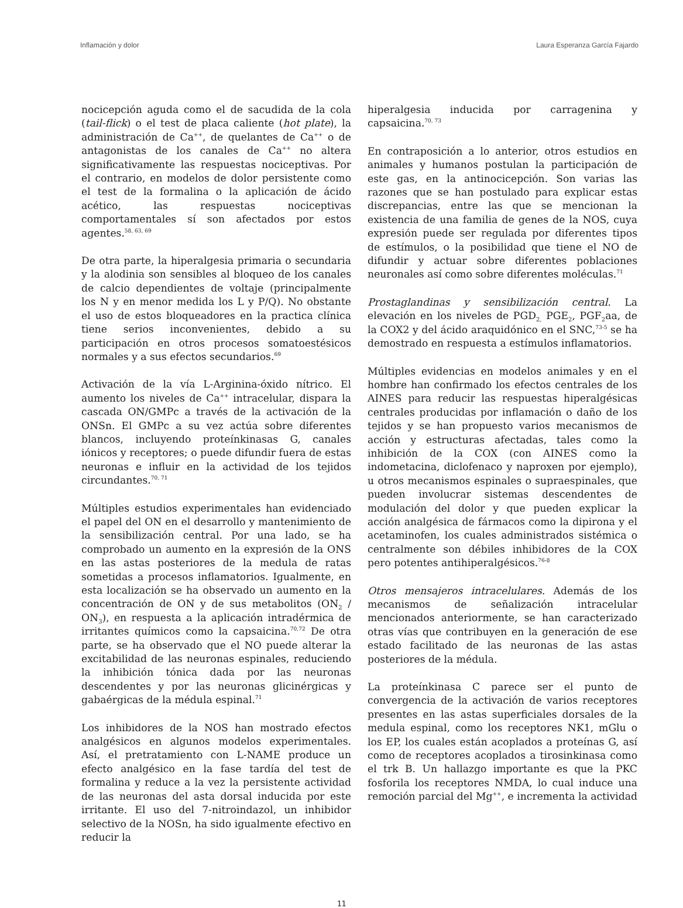Inflamación y dolor Laura Esperanza García Fajardo
nocicepción aguda como el de sacudida de la cola (tail-flick) o el test de placa caliente (hot plate), la administración de Ca<sup>++</sup>, de quelantes de Ca<sup>++</sup> o de antagonistas de los canales de Ca<sup>++</sup> no altera significativamente las respuestas nociceptivas. Por el contrario, en modelos de dolor persistente como el test de la formalina o la aplicación de ácido acético, las respuestas nociceptivas comportamentales sí son afectados por estos agentes.<sup>58, 63, 69</sup>
De otra parte, la hiperalgesia primaria o secundaria y la alodinia son sensibles al bloqueo de los canales de calcio dependientes de voltaje (principalmente los N y en menor medida los L y P/Q). No obstante el uso de estos bloqueadores en la practica clínica tiene serios inconvenientes, debido a su participación en otros procesos somatoestésicos normales y a sus efectos secundarios.<sup>69</sup>
Activación de la vía L-Arginina-óxido nítrico. El aumento los niveles de Ca<sup>++</sup> intracelular, dispara la cascada ON/GMPc a través de la activación de la ONSn. El GMPc a su vez actúa sobre diferentes blancos, incluyendo proteínkinasas G, canales iónicos y receptores; o puede difundir fuera de estas neuronas e influir en la actividad de los tejidos circundantes.<sup>70, 71</sup>
Múltiples estudios experimentales han evidenciado el papel del ON en el desarrollo y mantenimiento de la sensibilización central. Por una lado, se ha comprobado un aumento en la expresión de la ONS en las astas posteriores de la medula de ratas sometidas a procesos inflamatorios. Igualmente, en esta localización se ha observado un aumento en la concentración de ON y de sus metabolitos (ON<sub>2</sub> / ON<sub>3</sub>), en respuesta a la aplicación intradérmica de irritantes químicos como la capsaicina.<sup>70,72</sup> De otra parte, se ha observado que el NO puede alterar la excitabilidad de las neuronas espinales, reduciendo la inhibición tónica dada por las neuronas descendentes y por las neuronas glicinérgicas y gabaérgicas de la médula espinal.<sup>71</sup>
Los inhibidores de la NOS han mostrado efectos analgésicos en algunos modelos experimentales. Así, el pretratamiento con L-NAME produce un efecto analgésico en la fase tardía del test de formalina y reduce a la vez la persistente actividad de las neuronas del asta dorsal inducida por este irritante. El uso del 7-nitroindazol, un inhibidor selectivo de la NOSn, ha sido igualmente efectivo en reducir la
hiperalgesia inducida por carragenina y capsaicina.<sup>70, 73</sup>
En contraposición a lo anterior, otros estudios en animales y humanos postulan la participación de este gas, en la antinocicepción. Son varias las razones que se han postulado para explicar estas discrepancias, entre las que se mencionan la existencia de una familia de genes de la NOS, cuya expresión puede ser regulada por diferentes tipos de estímulos, o la posibilidad que tiene el NO de difundir y actuar sobre diferentes poblaciones neuronales así como sobre diferentes moléculas.<sup>71</sup>
Prostaglandinas y sensibilización central. La elevación en los niveles de PGD<sub>2,</sub> PGE<sub>2</sub>, PGF<sub>2</sub>aa, de la COX2 y del ácido araquidónico en el SNC,<sup>73-5</sup> se ha demostrado en respuesta a estímulos inflamatorios.
Múltiples evidencias en modelos animales y en el hombre han confirmado los efectos centrales de los AINES para reducir las respuestas hiperalgésicas centrales producidas por inflamación o daño de los tejidos y se han propuesto varios mecanismos de acción y estructuras afectadas, tales como la inhibición de la COX (con AINES como la indometacina, diclofenaco y naproxen por ejemplo), u otros mecanismos espinales o supraespinales, que pueden involucrar sistemas descendentes de modulación del dolor y que pueden explicar la acción analgésica de fármacos como la dipirona y el acetaminofen, los cuales administrados sistémica o centralmente son débiles inhibidores de la COX pero potentes antihiperalgésicos.<sup>76-8</sup>
Otros mensajeros intracelulares. Además de los mecanismos de señalización intracelular mencionados anteriormente, se han caracterizado otras vías que contribuyen en la generación de ese estado facilitado de las neuronas de las astas posteriores de la médula.
La proteínkinasa C parece ser el punto de convergencia de la activación de varios receptores presentes en las astas superficiales dorsales de la medula espinal, como los receptores NK1, mGlu o los EP, los cuales están acoplados a proteínas G, así como de receptores acoplados a tirosinkinasa como el trk B. Un hallazgo importante es que la PKC fosforila los receptores NMDA, lo cual induce una remoción parcial del Mg<sup>++</sup>, e incrementa la actividad
11